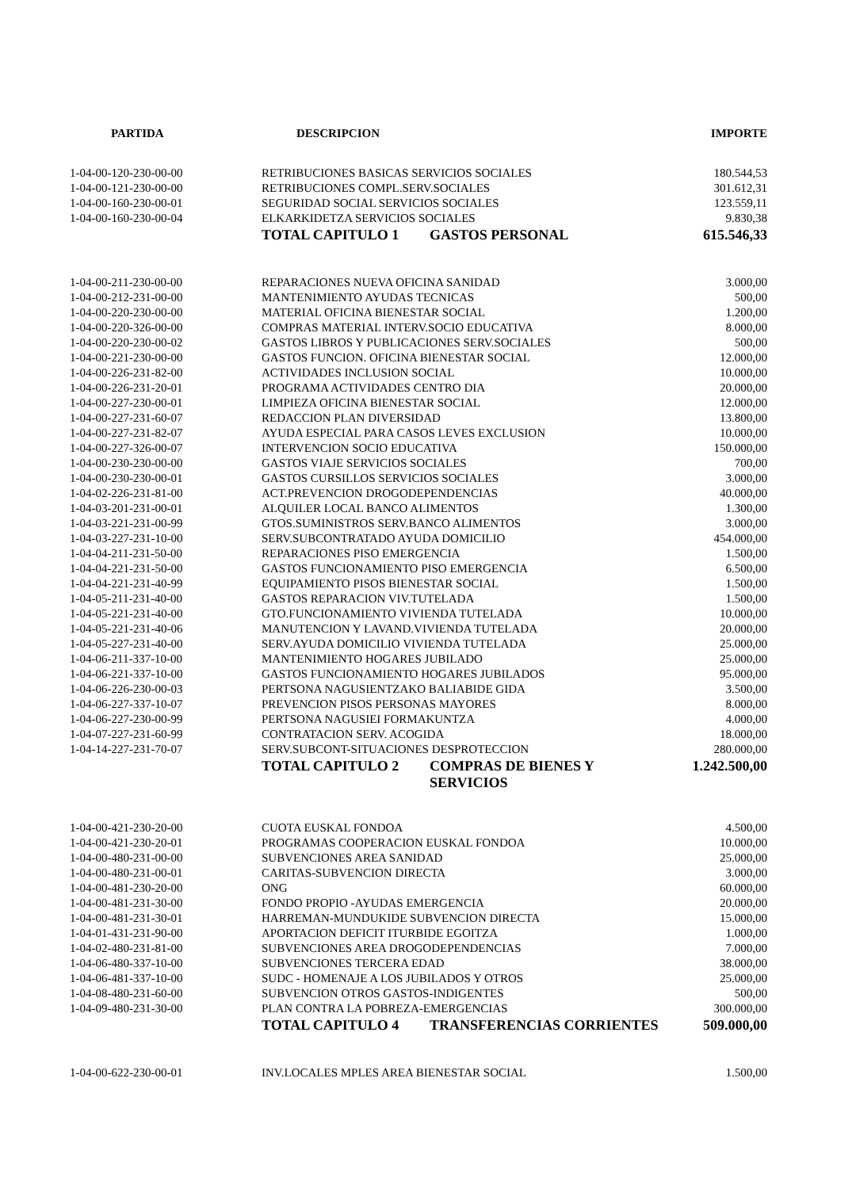| PARTIDA | DESCRIPCION | IMPORTE |
| --- | --- | --- |
| 1-04-00-120-230-00-00 | RETRIBUCIONES BASICAS SERVICIOS SOCIALES | 180.544,53 |
| 1-04-00-121-230-00-00 | RETRIBUCIONES COMPL.SERV.SOCIALES | 301.612,31 |
| 1-04-00-160-230-00-01 | SEGURIDAD SOCIAL SERVICIOS SOCIALES | 123.559,11 |
| 1-04-00-160-230-00-04 | ELKARKIDETZA SERVICIOS SOCIALES | 9.830,38 |
| | TOTAL CAPITULO 1 GASTOS PERSONAL | 615.546,33 |
| 1-04-00-211-230-00-00 | REPARACIONES NUEVA OFICINA SANIDAD | 3.000,00 |
| 1-04-00-212-231-00-00 | MANTENIMIENTO AYUDAS TECNICAS | 500,00 |
| 1-04-00-220-230-00-00 | MATERIAL OFICINA BIENESTAR SOCIAL | 1.200,00 |
| 1-04-00-220-326-00-00 | COMPRAS MATERIAL INTERV.SOCIO EDUCATIVA | 8.000,00 |
| 1-04-00-220-230-00-02 | GASTOS LIBROS Y PUBLICACIONES SERV.SOCIALES | 500,00 |
| 1-04-00-221-230-00-00 | GASTOS FUNCION. OFICINA BIENESTAR SOCIAL | 12.000,00 |
| 1-04-00-226-231-82-00 | ACTIVIDADES INCLUSION SOCIAL | 10.000,00 |
| 1-04-00-226-231-20-01 | PROGRAMA ACTIVIDADES CENTRO DIA | 20.000,00 |
| 1-04-00-227-230-00-01 | LIMPIEZA OFICINA BIENESTAR SOCIAL | 12.000,00 |
| 1-04-00-227-231-60-07 | REDACCION PLAN DIVERSIDAD | 13.800,00 |
| 1-04-00-227-231-82-07 | AYUDA ESPECIAL PARA CASOS LEVES EXCLUSION | 10.000,00 |
| 1-04-00-227-326-00-07 | INTERVENCION SOCIO EDUCATIVA | 150.000,00 |
| 1-04-00-230-230-00-00 | GASTOS VIAJE SERVICIOS SOCIALES | 700,00 |
| 1-04-00-230-230-00-01 | GASTOS CURSILLOS SERVICIOS SOCIALES | 3.000,00 |
| 1-04-02-226-231-81-00 | ACT.PREVENCION DROGODEPENDENCIAS | 40.000,00 |
| 1-04-03-201-231-00-01 | ALQUILER LOCAL BANCO ALIMENTOS | 1.300,00 |
| 1-04-03-221-231-00-99 | GTOS.SUMINISTROS SERV.BANCO ALIMENTOS | 3.000,00 |
| 1-04-03-227-231-10-00 | SERV.SUBCONTRATADO AYUDA DOMICILIO | 454.000,00 |
| 1-04-04-211-231-50-00 | REPARACIONES PISO EMERGENCIA | 1.500,00 |
| 1-04-04-221-231-50-00 | GASTOS FUNCIONAMIENTO PISO EMERGENCIA | 6.500,00 |
| 1-04-04-221-231-40-99 | EQUIPAMIENTO PISOS BIENESTAR SOCIAL | 1.500,00 |
| 1-04-05-211-231-40-00 | GASTOS REPARACION VIV.TUTELADA | 1.500,00 |
| 1-04-05-221-231-40-00 | GTO.FUNCIONAMIENTO VIVIENDA TUTELADA | 10.000,00 |
| 1-04-05-221-231-40-06 | MANUTENCION Y LAVAND.VIVIENDA TUTELADA | 20.000,00 |
| 1-04-05-227-231-40-00 | SERV.AYUDA DOMICILIO VIVIENDA TUTELADA | 25.000,00 |
| 1-04-06-211-337-10-00 | MANTENIMIENTO HOGARES JUBILADO | 25.000,00 |
| 1-04-06-221-337-10-00 | GASTOS FUNCIONAMIENTO HOGARES JUBILADOS | 95.000,00 |
| 1-04-06-226-230-00-03 | PERTSONA NAGUSIENTZAKO BALIABIDE GIDA | 3.500,00 |
| 1-04-06-227-337-10-07 | PREVENCION PISOS PERSONAS MAYORES | 8.000,00 |
| 1-04-06-227-230-00-99 | PERTSONA NAGUSIEI FORMAKUNTZA | 4.000,00 |
| 1-04-07-227-231-60-99 | CONTRATACION SERV. ACOGIDA | 18.000,00 |
| 1-04-14-227-231-70-07 | SERV.SUBCONT-SITUACIONES DESPROTECCION | 280.000,00 |
| | TOTAL CAPITULO 2 COMPRAS DE BIENES Y SERVICIOS | 1.242.500,00 |
| 1-04-00-421-230-20-00 | CUOTA EUSKAL FONDOA | 4.500,00 |
| 1-04-00-421-230-20-01 | PROGRAMAS COOPERACION EUSKAL FONDOA | 10.000,00 |
| 1-04-00-480-231-00-00 | SUBVENCIONES AREA SANIDAD | 25.000,00 |
| 1-04-00-480-231-00-01 | CARITAS-SUBVENCION DIRECTA | 3.000,00 |
| 1-04-00-481-230-20-00 | ONG | 60.000,00 |
| 1-04-00-481-231-30-00 | FONDO PROPIO -AYUDAS EMERGENCIA | 20.000,00 |
| 1-04-00-481-231-30-01 | HARREMAN-MUNDUKIDE SUBVENCION DIRECTA | 15.000,00 |
| 1-04-01-431-231-90-00 | APORTACION DEFICIT ITURBIDE EGOITZA | 1.000,00 |
| 1-04-02-480-231-81-00 | SUBVENCIONES AREA DROGODEPENDENCIAS | 7.000,00 |
| 1-04-06-480-337-10-00 | SUBVENCIONES TERCERA EDAD | 38.000,00 |
| 1-04-06-481-337-10-00 | SUDC - HOMENAJE A LOS JUBILADOS Y OTROS | 25.000,00 |
| 1-04-08-480-231-60-00 | SUBVENCION OTROS GASTOS-INDIGENTES | 500,00 |
| 1-04-09-480-231-30-00 | PLAN CONTRA LA POBREZA-EMERGENCIAS | 300.000,00 |
| | TOTAL CAPITULO 4 TRANSFERENCIAS CORRIENTES | 509.000,00 |
| 1-04-00-622-230-00-01 | INV.LOCALES MPLES AREA BIENESTAR SOCIAL | 1.500,00 |